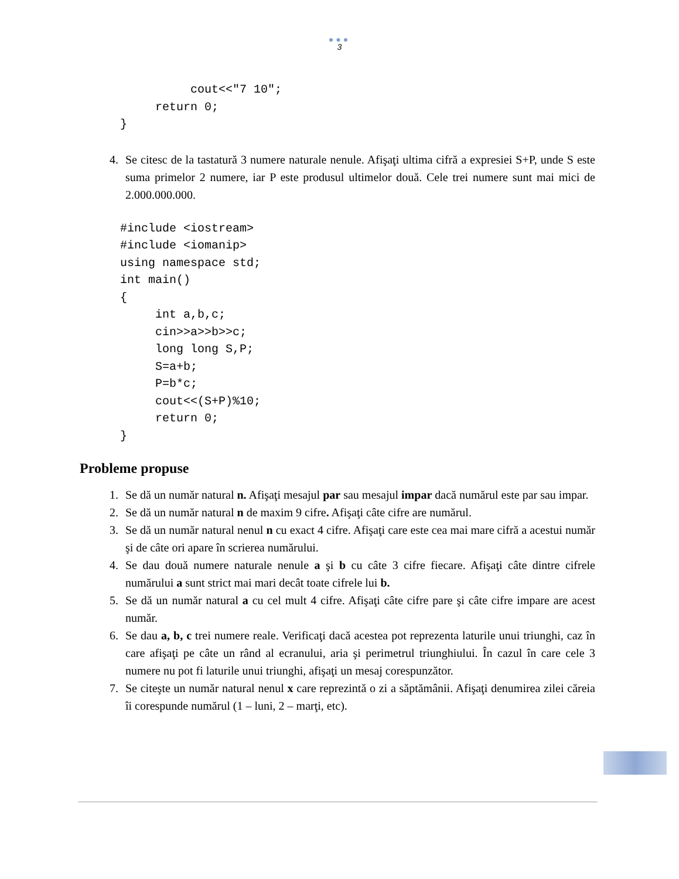●●●
3
          cout<<"7 10";
     return 0;
}
4. Se citesc de la tastatură 3 numere naturale nenule. Afişaţi ultima cifră a expresiei S+P, unde S este suma primelor 2 numere, iar P este produsul ultimelor două. Cele trei numere sunt mai mici de 2.000.000.000.
#include <iostream>
#include <iomanip>
using namespace std;
int main()
{
     int a,b,c;
     cin>>a>>b>>c;
     long long S,P;
     S=a+b;
     P=b*c;
     cout<<(S+P)%10;
     return 0;
}
Probleme propuse
1. Se dă un număr natural n. Afişaţi mesajul par sau mesajul impar dacă numărul este par sau impar.
2. Se dă un număr natural n de maxim 9 cifre. Afişaţi câte cifre are numărul.
3. Se dă un număr natural nenul n cu exact 4 cifre. Afişaţi care este cea mai mare cifră a acestui număr şi de câte ori apare în scrierea numărului.
4. Se dau două numere naturale nenule a şi b cu câte 3 cifre fiecare. Afişaţi câte dintre cifrele numărului a sunt strict mai mari decât toate cifrele lui b.
5. Se dă un număr natural a cu cel mult 4 cifre. Afişaţi câte cifre pare şi câte cifre impare are acest număr.
6. Se dau a, b, c trei numere reale. Verificaţi dacă acestea pot reprezenta laturile unui triunghi, caz în care afişaţi pe câte un rând al ecranului, aria şi perimetrul triunghiului. În cazul în care cele 3 numere nu pot fi laturile unui triunghi, afişaţi un mesaj corespunzător.
7. Se citeşte un număr natural nenul x care reprezintă o zi a săptămânii. Afişaţi denumirea zilei căreia îi corespunde numărul (1 – luni, 2 – marţi, etc).